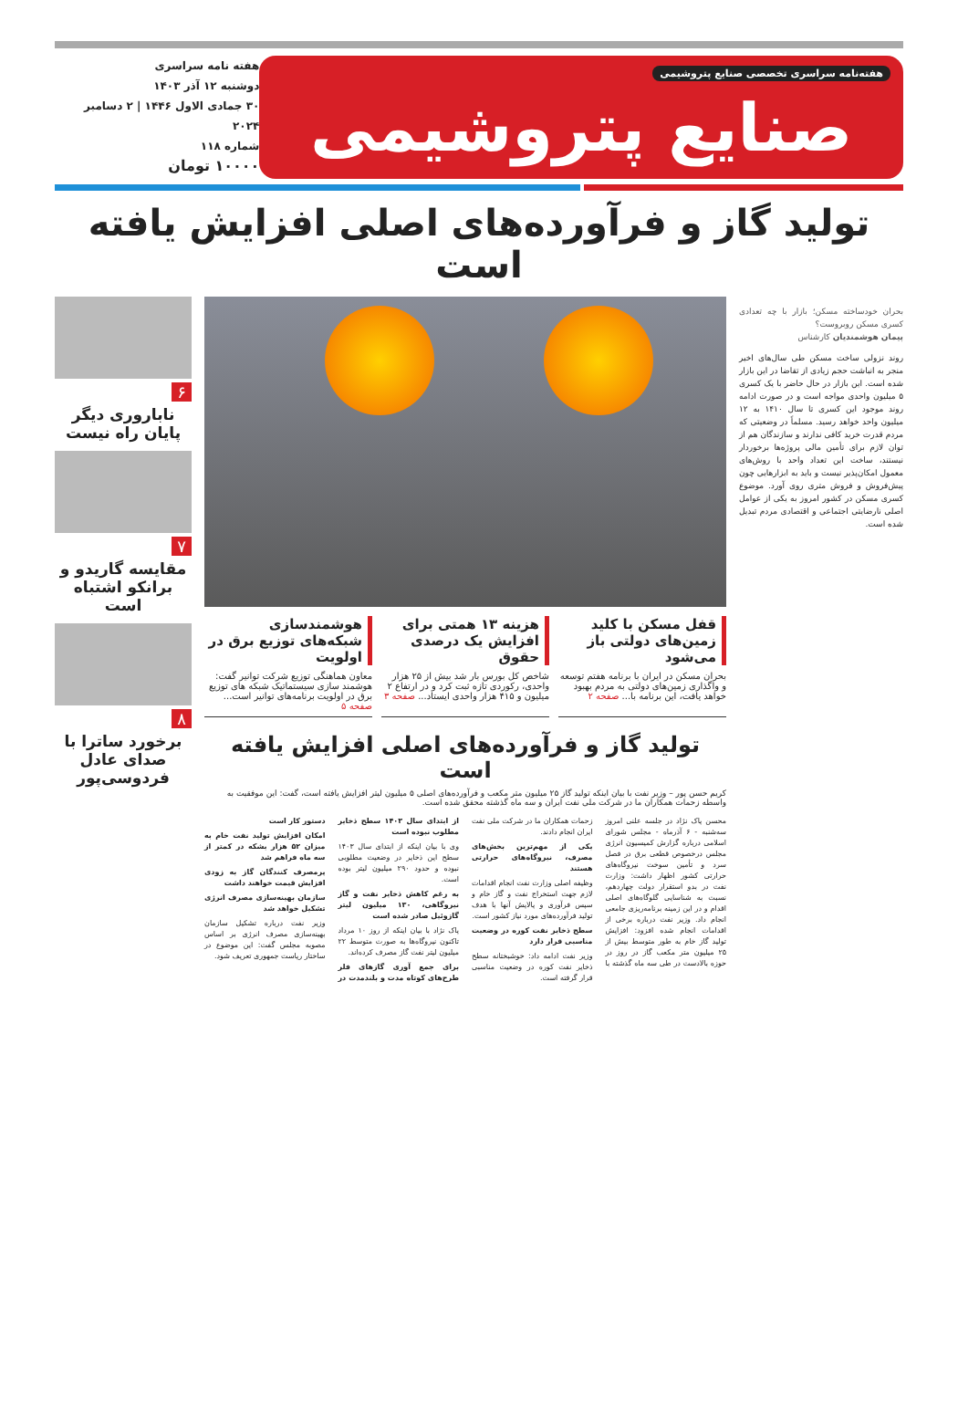هفته‌نامه سراسری تخصصی صنایع پتروشیمی
صنایع پتروشیمی
هفته نامه سراسری
دوشنبه ۱۲ آذر ۱۴۰۳
۳۰ جمادی الاول ۱۴۴۶ | ۲ دسامبر ۲۰۲۴
شماره ۱۱۸
۱۰۰۰۰ تومان
تولید گاز و فرآورده‌های اصلی افزایش یافته است
بحران خودساخته مسکن؛ بازار با چه تعدادی کسری مسکن روبروست؟
پیمان هوشمندیان کارشناس
روند نزولی ساخت مسکن طی سال‌های اخیر منجر به انباشت حجم زیادی از تقاضا در این بازار شده است. این بازار در حال حاضر با یک کسری ۵ میلیون واحدی مواجه است و در صورت ادامه روند موجود این کسری تا سال ۱۴۱۰ به ۱۲ میلیون واحد خواهد رسید. مسلماً در وضعیتی که مردم قدرت خرید کافی ندارند و سازندگان هم از توان لازم برای تأمین مالی پروژه‌ها برخوردار نیستند، ساخت این تعداد واحد با روش‌های معمول امکان‌پذیر نیست و باید به ابزارهایی چون پیش‌فروش و فروش متری روی آورد. موضوع کسری مسکن در کشور امروز به یکی از عوامل اصلی نارضایتی اجتماعی و اقتصادی مردم تبدیل شده است.
قفل مسکن با کلید زمین‌های دولتی باز می‌شود
بحران مسکن در ایران با برنامه هفتم توسعه و واگذاری زمین‌های دولتی به مردم بهبود خواهد یافت، این برنامه با... صفحه ۲
هزینه ۱۳ همتی برای افزایش یک درصدی حقوق
شاخص کل بورس بار شد بیش از ۲۵ هزار واحدی، رکوردی تازه ثبت کرد و در ارتفاع ۲ میلیون و ۴۱۵ هزار واحدی ایستاد... صفحه ۳
هوشمندسازی شبکه‌های توزیع برق در اولویت
معاون هماهنگی توزیع شرکت توانیر گفت: هوشمند سازی سیستماتیک شبکه های توزیع برق در اولویت برنامه‌های توانیر است... صفحه ۵
تولید گاز و فرآورده‌های اصلی افزایش یافته است
کریم حسن پور – وزیر نفت با بیان اینکه تولید گاز ۲۵ میلیون متر مکعب و فرآورده‌های اصلی ۵ میلیون لیتر افزایش یافته است، گفت: این موفقیت به واسطه زحمات همکاران ما در شرکت ملی نفت ایران و سه ماه گذشته محقق شده است.
محسن پاک نژاد در جلسه علنی امروز سه‌شنبه - ۶ آذرماه - مجلس شورای اسلامی درباره گزارش کمیسیون انرژی مجلس درخصوص قطعی برق در فصل سرد و تأمین سوخت نیروگاه‌های حرارتی کشور اظهار داشت: وزارت نفت در بدو استقرار دولت چهاردهم، نسبت به شناسایی گلوگاه‌های اصلی اقدام و در این زمینه برنامه‌ریزی جامعی انجام داد. وزیر نفت درباره برخی از اقدامات انجام شده افزود: افزایش تولید گاز خام به طور متوسط بیش از ۲۵ میلیون متر مکعب گاز در روز در حوزه بالادست در طی سه ماه گذشته با زحمات همکاران ما در شرکت ملی نفت ایران انجام دادند.
یکی از مهم‌ترین بخش‌های مصرف، نیروگاه‌های حرارتی هستند
وظیفه اصلی وزارت نفت انجام اقدامات لازم جهت استخراج نفت و گاز خام و سپس فرآوری و پالایش آنها با هدف تولید فرآورده‌های مورد نیاز کشور است.
سطح ذخایر نفت کوره در وضعیت مناسبی قرار دارد
وزیر نفت ادامه داد: خوشبختانه سطح ذخایر نفت کوره در وضعیت مناسبی قرار گرفته است.
از ابتدای سال ۱۴۰۳ سطح ذخایر مطلوب نبوده است
وی با بیان اینکه از ابتدای سال ۱۴۰۳ سطح این ذخایر در وضعیت مطلوبی نبوده و حدود ۲۹۰ میلیون لیتر بوده است.
به رغم کاهش ذخایر نفت و گاز نیروگاهی، ۱۳۰ میلیون لیتر گازوئیل صادر شده است
پاک نژاد با بیان اینکه از روز ۱۰ مرداد تاکنون نیروگاه‌ها به صورت متوسط ۲۲ میلیون لیتر نفت گاز مصرف کرده‌اند.
برای جمع آوری گازهای فلر طرح‌های کوتاه مدت و بلندمدت در دستور کار است
امکان افزایش تولید نفت خام به میزان ۵۲ هزار بشکه در کمتر از سه ماه فراهم شد
پرمصرف کنندگان گاز به زودی افزایش قیمت خواهند داشت
سازمان بهینه‌سازی مصرف انرژی تشکیل خواهد شد
وزیر نفت درباره تشکیل سازمان بهینه‌سازی مصرف انرژی بر اساس مصوبه مجلس گفت: این موضوع در ساختار ریاست جمهوری تعریف شود.
۶
ناباروری دیگر پایان راه نیست
۷
مقایسه گاریدو و برانکو اشتباه است
۸
برخورد ساترا با صدای عادل فردوسی‌پور